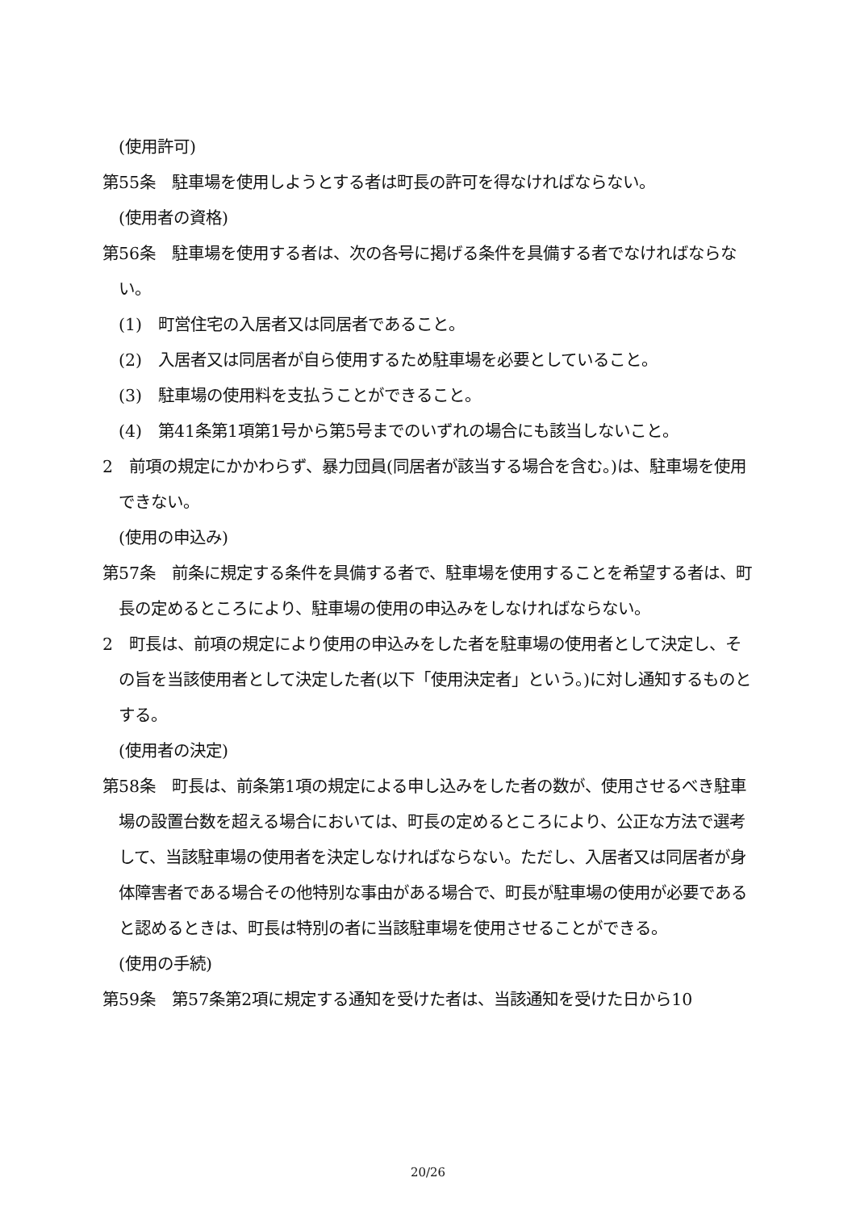(使用許可)
第55条　駐車場を使用しようとする者は町長の許可を得なければならない。
(使用者の資格)
第56条　駐車場を使用する者は、次の各号に掲げる条件を具備する者でなければならない。
(1)　町営住宅の入居者又は同居者であること。
(2)　入居者又は同居者が自ら使用するため駐車場を必要としていること。
(3)　駐車場の使用料を支払うことができること。
(4)　第41条第1項第1号から第5号までのいずれの場合にも該当しないこと。
2　前項の規定にかかわらず、暴力団員(同居者が該当する場合を含む。)は、駐車場を使用できない。
(使用の申込み)
第57条　前条に規定する条件を具備する者で、駐車場を使用することを希望する者は、町長の定めるところにより、駐車場の使用の申込みをしなければならない。
2　町長は、前項の規定により使用の申込みをした者を駐車場の使用者として決定し、その旨を当該使用者として決定した者(以下「使用決定者」という。)に対し通知するものとする。
(使用者の決定)
第58条　町長は、前条第1項の規定による申し込みをした者の数が、使用させるべき駐車場の設置台数を超える場合においては、町長の定めるところにより、公正な方法で選考して、当該駐車場の使用者を決定しなければならない。ただし、入居者又は同居者が身体障害者である場合その他特別な事由がある場合で、町長が駐車場の使用が必要であると認めるときは、町長は特別の者に当該駐車場を使用させることができる。
(使用の手続)
第59条　第57条第2項に規定する通知を受けた者は、当該通知を受けた日から10
20/26